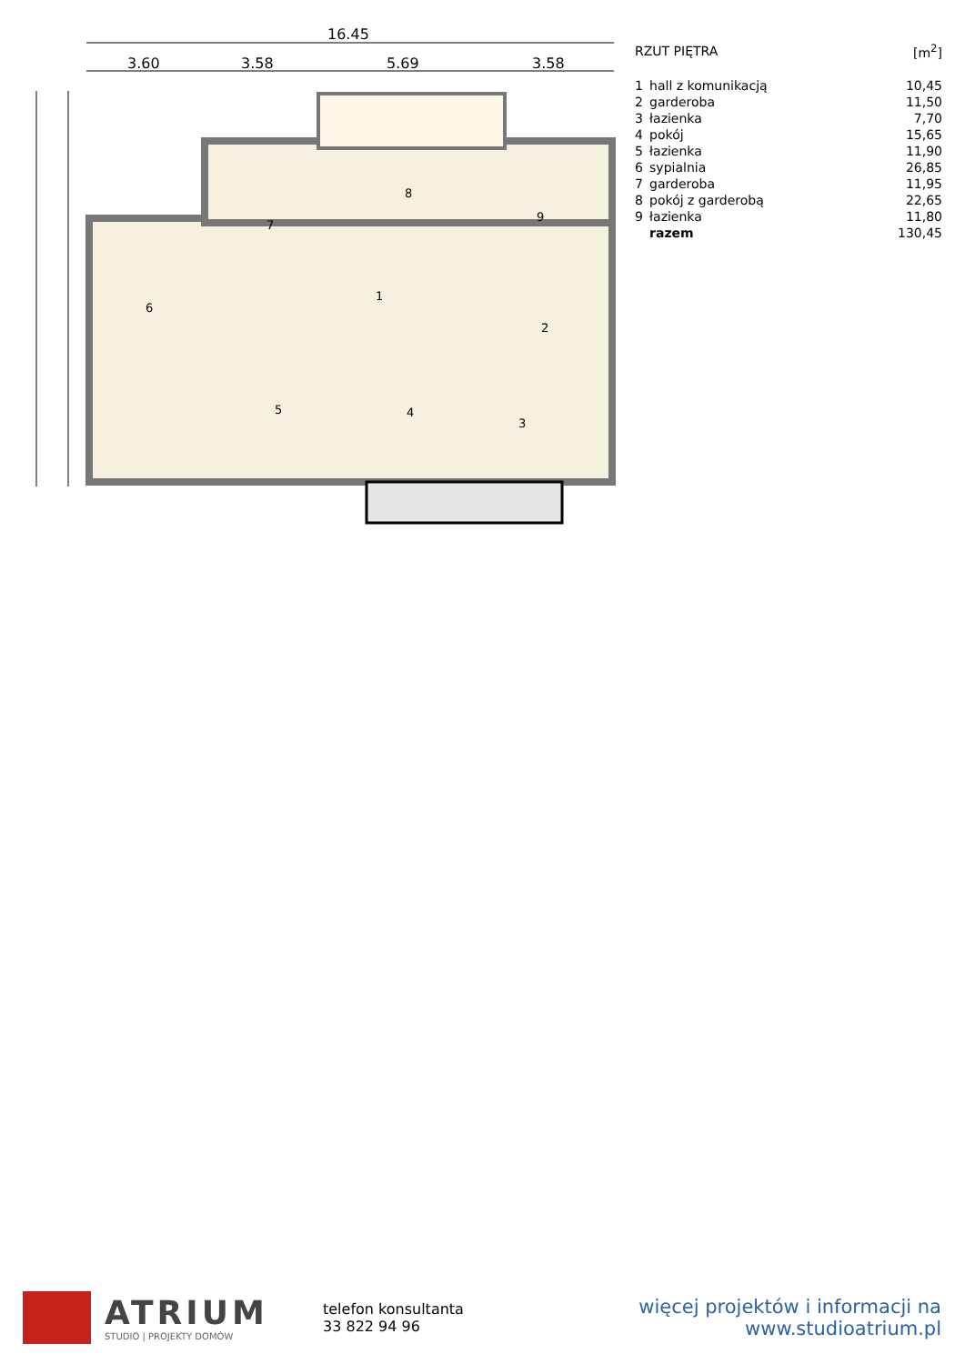16.45
3.60
3.58
5.69
3.58
1
2
3
4
5
6
7
8
9
| RZUT PIĘTRA | | [m<sup>2</sup>] |
| 1 | hall z komunikacją | 10,45 |
| 2 | garderoba | 11,50 |
| 3 | łazienka | 7,70 |
| 4 | pokój | 15,65 |
| 5 | łazienka | 11,90 |
| 6 | sypialnia | 26,85 |
| 7 | garderoba | 11,95 |
| 8 | pokój z garderobą | 22,65 |
| 9 | łazienka | 11,80 |
| | razem | 130,45 |
ATRIUM
STUDIO | PROJEKTY DOMÓW
telefon konsultanta
33 822 94 96
więcej projektów i informacji na
www.studioatrium.pl